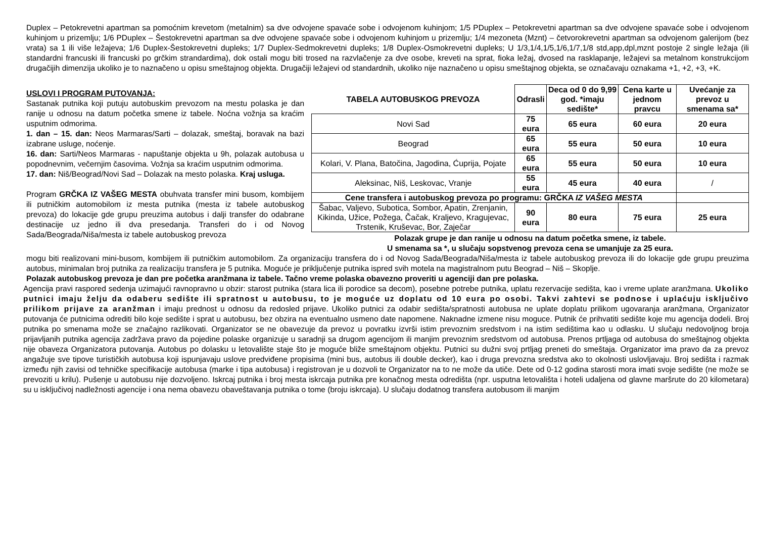Duplex – Petokrevetni apartman sa pomoćnim krevetom (metalnim) sa dve odvojene spavaće sobe i odvojenom kuhinjom; 1/5 PDuplex – Petokrevetni apartman sa dve odvojene spavaće sobe i odvojenom kuhinjom u prizemlju; 1/6 PDuplex – Šestokrevetni apartman sa dve odvojene spavaće sobe i odvojenom kuhinjom u prizemlju; 1/4 mezoneta (Mznt) – četvorokrevetni apartman sa odvojenom galerijom (bez vrata) sa 1 ili više ležajeva; 1/6 Duplex-Šestokrevetni dupleks; 1/7 Duplex-Sedmokrevetni dupleks; 1/8 Duplex-Osmokrevetni dupleks; U 1/3,1/4,1/5,1/6,1/7,1/8 std,app,dpl,mznt postoje 2 single ležaja (ili standardni francuski ili francuski po grčkim strandardima), dok ostali mogu biti trosed na razvlačenje za dve osobe, kreveti na sprat, fioka ležaj, dvosed na rasklapanje, ležajevi sa metalnom konstrukcijom drugačijih dimenzija ukoliko je to naznačeno u opisu smeštajnog objekta. Drugačiji ležajevi od standardnih, ukoliko nije naznačeno u opisu smeštajnog objekta, se označavaju oznakama +1, +2, +3, +K.
USLOVI I PROGRAM PUTOVANJA:
Sastanak putnika koji putuju autobuskim prevozom na mestu polaska je dan ranije u odnosu na datum početka smene iz tabele. Noćna vožnja sa kraćim usputnim odmorima.
1. dan – 15. dan: Neos Marmaras/Sarti – dolazak, smeštaj, boravak na bazi izabrane usluge, noćenje.
16. dan: Sarti/Neos Marmaras - napuštanje objekta u 9h, polazak autobusa u popodnevnim, večernjim časovima. Vožnja sa kraćim usputnim odmorima.
17. dan: Niš/Beograd/Novi Sad – Dolazak na mesto polaska. Kraj usluga.
Program GRČKA IZ VAŠEG MESTA obuhvata transfer mini busom, kombijem ili putničkim automobilom iz mesta putnika (mesta iz tabele autobuskog prevoza) do lokacije gde grupu preuzima autobus i dalji transfer do odabrane destinacije uz jedno ili dva presedanja. Transferi do i od Novog Sada/Beograda/Niša/mesta iz tabele autobuskog prevoza
| TABELA AUTOBUSKOG PREVOZA | Odrasli | Deca od 0 do 9,99 god. *imaju sedište* | Cena karte u jednom pravcu | Uvećanje za prevoz u smenama sa* |
| --- | --- | --- | --- | --- |
| Novi Sad | 75 eura | 65 eura | 60 eura | 20 eura |
| Beograd | 65 eura | 55 eura | 50 eura | 10 eura |
| Kolari, V. Plana, Batočina, Jagodina, Ćuprija, Pojate | 65 eura | 55 eura | 50 eura | 10 eura |
| Aleksinac, Niš, Leskovac, Vranje | 55 eura | 45 eura | 40 eura | / |
| Cene transfera i autobuskog prevoza po programu: GRČKA IZ VAŠEG MESTA | | | | |
| Šabac, Valjevo, Subotica, Sombor, Apatin, Zrenjanin, Kikinda, Užice, Požega, Čačak, Kraljevo, Kragujevac, Trstenik, Kruševac, Bor, Zaječar | 90 eura | 80 eura | 75 eura | 25 eura |
Polazak grupe je dan ranije u odnosu na datum početka smene, iz tabele.
U smenama sa *, u slučaju sopstvenog prevoza cena se umanjuje za 25 eura.
mogu biti realizovani mini-busom, kombijem ili putničkim automobilom. Za organizaciju transfera do i od Novog Sada/Beograda/Niša/mesta iz tabele autobuskog prevoza ili do lokacije gde grupu preuzima autobus, minimalan broj putnika za realizaciju transfera je 5 putnika. Moguće je priključenje putnika ispred svih motela na magistralnom putu Beograd – Niš – Skoplje.
Polazak autobuskog prevoza je dan pre početka aranžmana iz tabele. Tačno vreme polaska obavezno proveriti u agenciji dan pre polaska.
Agencija pravi raspored sedenja uzimajući ravnopravno u obzir: starost putnika (stara lica ili porodice sa decom), posebne potrebe putnika, uplatu rezervacije sedišta, kao i vreme uplate aranžmana. Ukoliko putnici imaju želju da odaberu sedište ili spratnost u autobusu, to je moguće uz doplatu od 10 eura po osobi. Takvi zahtevi se podnose i uplaćuju isključivo prilikom prijave za aranžman i imaju prednost u odnosu da redosled prijave. Ukoliko putnici za odabir sedišta/spratnosti autobusa ne uplate doplatu prilikom ugovaranja aranžmana, Organizator putovanja će putnicima odrediti bilo koje sedište i sprat u autobusu, bez obzira na eventualno usmeno date napomene. Naknadne izmene nisu moguce. Putnik će prihvatiti sedište koje mu agencija dodeli. Broj putnika po smenama može se značajno razlikovati. Organizator se ne obavezuje da prevoz u povratku izvrši istim prevoznim sredstvom i na istim sedištima kao u odlasku. U slučaju nedovoljnog broja prijavljanih putnika agencija zadržava pravo da pojedine polaske organizuje u saradnji sa drugom agencijom ili manjim prevoznim sredstvom od autobusa. Prenos prtljaga od autobusa do smeštajnog objekta nije obaveza Organizatora putovanja. Autobus po dolasku u letovalište staje što je moguće bliže smeštajnom objektu. Putnici su dužni svoj prtljag preneti do smeštaja. Organizator ima pravo da za prevoz angažuje sve tipove turističkih autobusa koji ispunjavaju uslove predviđene propisima (mini bus, autobus ili double decker), kao i druga prevozna sredstva ako to okolnosti uslovljavaju. Broj sedišta i razmak između njih zavisi od tehničke specifikacije autobusa (marke i tipa autobusa) i registrovan je u dozvoli te Organizator na to ne može da utiče. Dete od 0-12 godina starosti mora imati svoje sedište (ne može se prevoziti u krilu). Pušenje u autobusu nije dozvoljeno. Iskrcaj putnika i broj mesta iskrcaja putnika pre konačnog mesta odredišta (npr. usputna letovališta i hoteli udaljena od glavne maršrute do 20 kilometara) su u isključivoj nadležnosti agencije i ona nema obavezu obaveštavanja putnika o tome (broju iskrcaja). U slučaju dodatnog transfera autobusom ili manjim